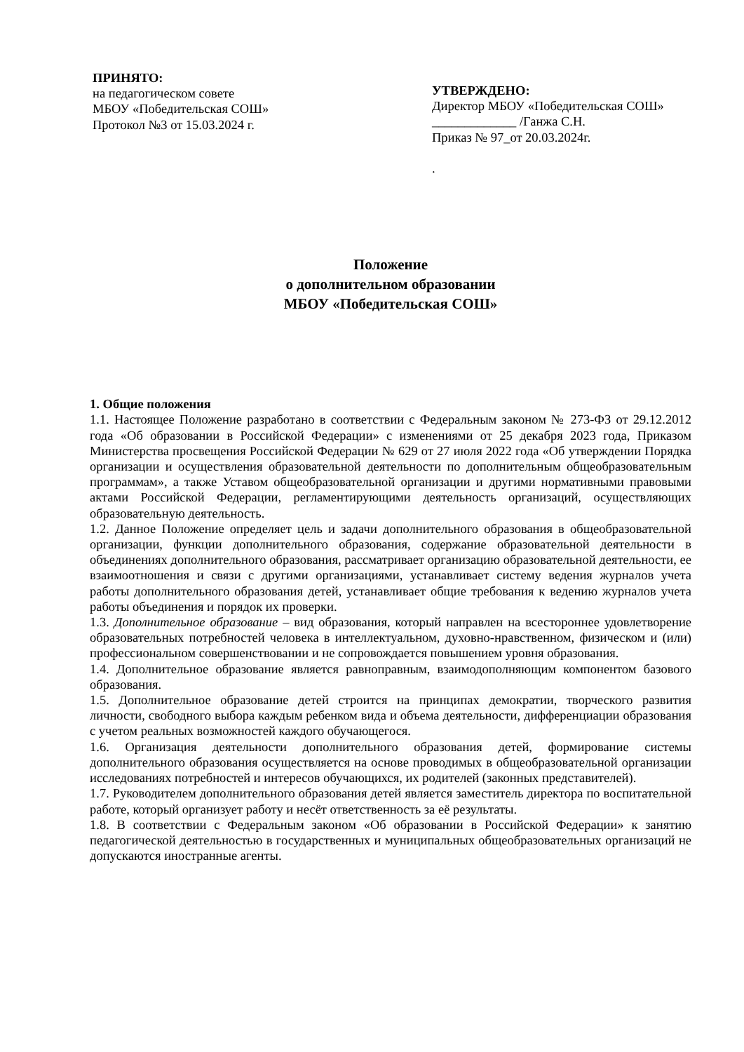ПРИНЯТО:
на педагогическом совете
МБОУ «Победительская СОШ»
Протокол №3 от 15.03.2024 г.
УТВЕРЖДЕНО:
Директор МБОУ «Победительская СОШ» _____________ /Ганжа С.Н.
Приказ № 97_от 20.03.2024г.
.
Положение
о дополнительном образовании
МБОУ «Победительская СОШ»
1. Общие положения
1.1. Настоящее Положение разработано в соответствии с Федеральным законом № 273-ФЗ от 29.12.2012 года «Об образовании в Российской Федерации» с изменениями от 25 декабря 2023 года, Приказом Министерства просвещения Российской Федерации № 629 от 27 июля 2022 года «Об утверждении Порядка организации и осуществления образовательной деятельности по дополнительным общеобразовательным программам», а также Уставом общеобразовательной организации и другими нормативными правовыми актами Российской Федерации, регламентирующими деятельность организаций, осуществляющих образовательную деятельность.
1.2. Данное Положение определяет цель и задачи дополнительного образования в общеобразовательной организации, функции дополнительного образования, содержание образовательной деятельности в объединениях дополнительного образования, рассматривает организацию образовательной деятельности, ее взаимоотношения и связи с другими организациями, устанавливает систему ведения журналов учета работы дополнительного образования детей, устанавливает общие требования к ведению журналов учета работы объединения и порядок их проверки.
1.3. Дополнительное образование – вид образования, который направлен на всестороннее удовлетворение образовательных потребностей человека в интеллектуальном, духовно-нравственном, физическом и (или) профессиональном совершенствовании и не сопровождается повышением уровня образования.
1.4. Дополнительное образование является равноправным, взаимодополняющим компонентом базового образования.
1.5. Дополнительное образование детей строится на принципах демократии, творческого развития личности, свободного выбора каждым ребенком вида и объема деятельности, дифференциации образования с учетом реальных возможностей каждого обучающегося.
1.6. Организация деятельности дополнительного образования детей, формирование системы дополнительного образования осуществляется на основе проводимых в общеобразовательной организации исследованиях потребностей и интересов обучающихся, их родителей (законных представителей).
1.7. Руководителем дополнительного образования детей является заместитель директора по воспитательной работе, который организует работу и несёт ответственность за её результаты.
1.8. В соответствии с Федеральным законом «Об образовании в Российской Федерации» к занятию педагогической деятельностью в государственных и муниципальных общеобразовательных организаций не допускаются иностранные агенты.